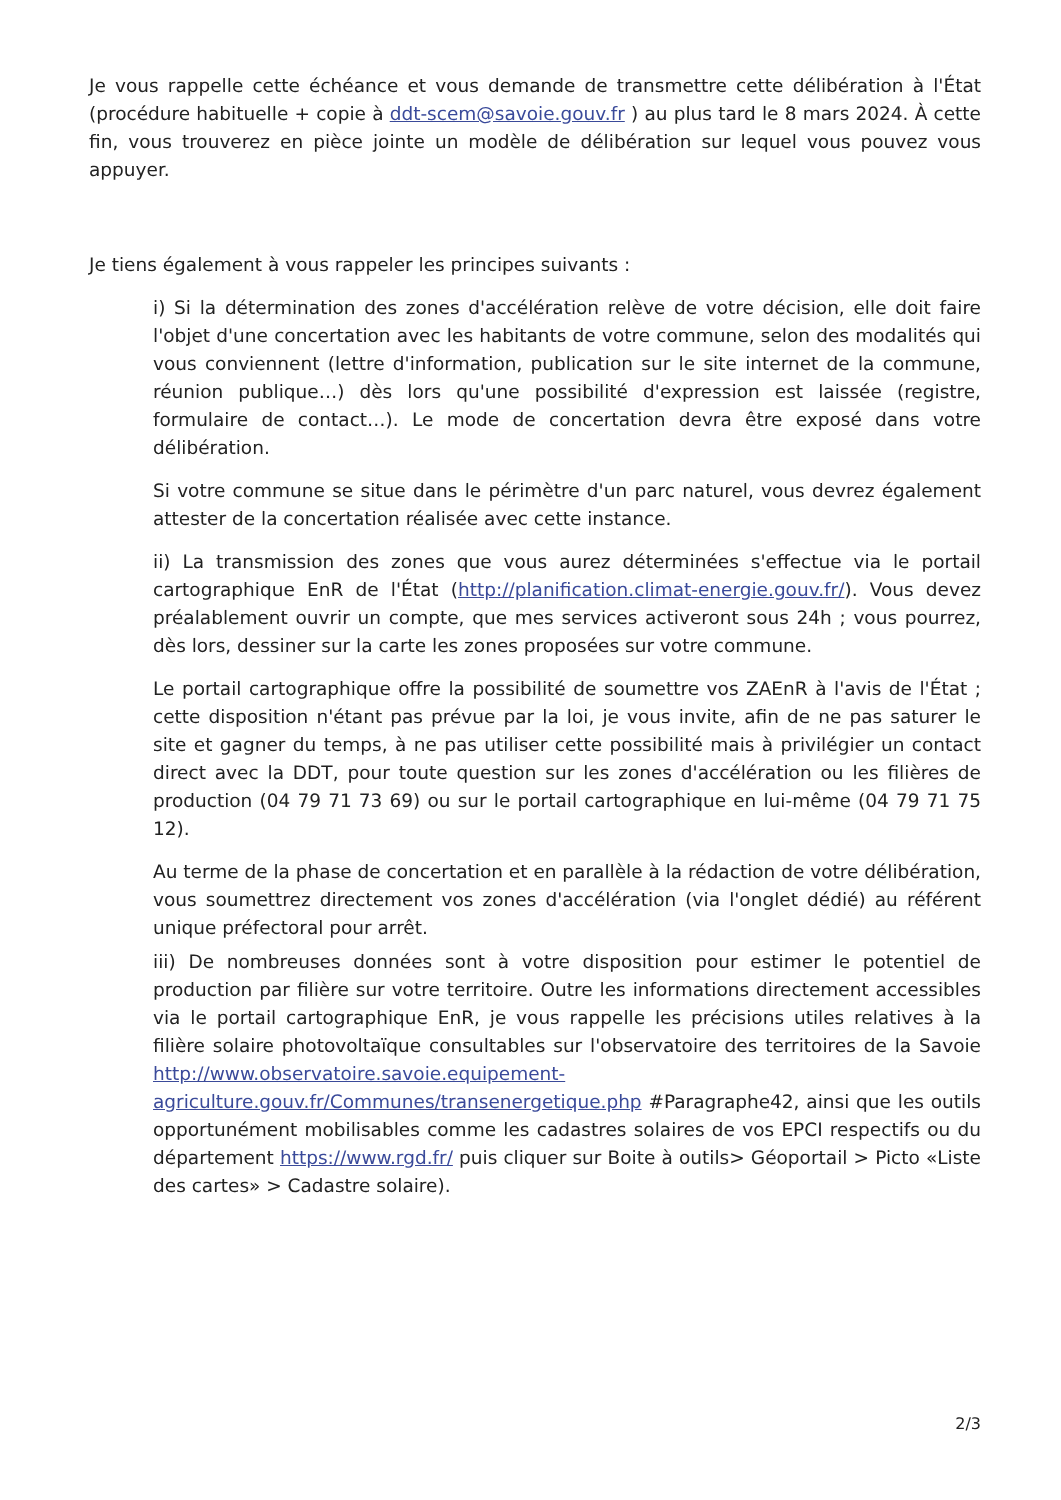Je vous rappelle cette échéance et vous demande de transmettre cette délibération à l'État (procédure habituelle + copie à ddt-scem@savoie.gouv.fr ) au plus tard le 8 mars 2024. À cette fin, vous trouverez en pièce jointe un modèle de délibération sur lequel vous pouvez vous appuyer.
Je tiens également à vous rappeler les principes suivants :
i) Si la détermination des zones d'accélération relève de votre décision, elle doit faire l'objet d'une concertation avec les habitants de votre commune, selon des modalités qui vous conviennent (lettre d'information, publication sur le site internet de la commune, réunion publique…) dès lors qu'une possibilité d'expression est laissée (registre, formulaire de contact…). Le mode de concertation devra être exposé dans votre délibération.
Si votre commune se situe dans le périmètre d'un parc naturel, vous devrez également attester de la concertation réalisée avec cette instance.
ii) La transmission des zones que vous aurez déterminées s'effectue via le portail cartographique EnR de l'État (http://planification.climat-energie.gouv.fr/). Vous devez préalablement ouvrir un compte, que mes services activeront sous 24h ; vous pourrez, dès lors, dessiner sur la carte les zones proposées sur votre commune.
Le portail cartographique offre la possibilité de soumettre vos ZAEnR à l'avis de l'État ; cette disposition n'étant pas prévue par la loi, je vous invite, afin de ne pas saturer le site et gagner du temps, à ne pas utiliser cette possibilité mais à privilégier un contact direct avec la DDT, pour toute question sur les zones d'accélération ou les filières de production (04 79 71 73 69) ou sur le portail cartographique en lui-même (04 79 71 75 12).
Au terme de la phase de concertation et en parallèle à la rédaction de votre délibération, vous soumettrez directement vos zones d'accélération (via l'onglet dédié) au référent unique préfectoral pour arrêt.
iii) De nombreuses données sont à votre disposition pour estimer le potentiel de production par filière sur votre territoire. Outre les informations directement accessibles via le portail cartographique EnR, je vous rappelle les précisions utiles relatives à la filière solaire photovoltaïque consultables sur l'observatoire des territoires de la Savoie http://www.observatoire.savoie.equipement-agriculture.gouv.fr/Communes/transenergetique.php #Paragraphe42, ainsi que les outils opportunément mobilisables comme les cadastres solaires de vos EPCI respectifs ou du département https://www.rgd.fr/ puis cliquer sur Boite à outils> Géoportail > Picto «Liste des cartes» > Cadastre solaire).
2/3